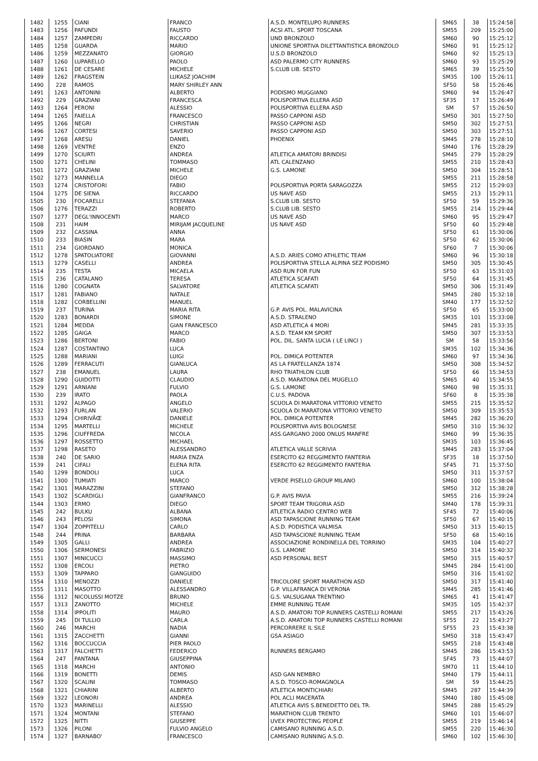| 1482 | 1255 | CIANI | FRANCO | A.S.D. MONTELUPO RUNNERS | SM65 | 38 | 15:24:58 |
| 1483 | 1256 | PAFUNDI | FAUSTO | ACSI ATL. SPORT TOSCANA | SM55 | 209 | 15:25:00 |
| 1484 | 1257 | ZAMPEDRI | RICCARDO | UND BRONZOLO | SM60 | 90 | 15:25:12 |
| 1485 | 1258 | GUARDA | MARIO | UNIONE SPORTIVA DILETTANTISTICA BRONZOLO | SM60 | 91 | 15:25:12 |
| 1486 | 1259 | MEZZANATO | GIORGIO | U.S.D BRONZOLO | SM60 | 92 | 15:25:13 |
| 1487 | 1260 | LUPARELLO | PAOLO | ASD PALERMO CITY RUNNERS | SM60 | 93 | 15:25:29 |
| 1488 | 1261 | DE CESARE | MICHELE | S.CLUB LIB. SESTO | SM65 | 39 | 15:25:50 |
| 1489 | 1262 | FRAGSTEIN | LUKASZ JOACHIM | | SM35 | 100 | 15:26:11 |
| 1490 | 228 | RAMOS | MARY SHIRLEY ANN | | SF50 | 58 | 15:26:46 |
| 1491 | 1263 | ANTONINI | ALBERTO | PODISMO MUGGIANO | SM60 | 94 | 15:26:47 |
| 1492 | 229 | GRAZIANI | FRANCESCA | POLISPORTIVA ELLERA ASD | SF35 | 17 | 15:26:49 |
| 1493 | 1264 | PERONI | ALESSIO | POLISPORTIVA ELLERA ASD | SM | 57 | 15:26:50 |
| 1494 | 1265 | FAIELLA | FRANCESCO | PASSO CAPPONI ASD | SM50 | 301 | 15:27:50 |
| 1495 | 1266 | NEGRI | CHRISTIAN | PASSO CAPPONI ASD | SM50 | 302 | 15:27:51 |
| 1496 | 1267 | CORTESI | SAVERIO | PASSO CAPPONI ASD | SM50 | 303 | 15:27:51 |
| 1497 | 1268 | ARESU | DANIEL | PHOENIX | SM45 | 278 | 15:28:10 |
| 1498 | 1269 | VENTRE | ENZO | | SM40 | 176 | 15:28:29 |
| 1499 | 1270 | SCIURTI | ANDREA | ATLETICA AMATORI BRINDISI | SM45 | 279 | 15:28:29 |
| 1500 | 1271 | CHELINI | TOMMASO | ATL CALENZANO | SM55 | 210 | 15:28:43 |
| 1501 | 1272 | GRAZIANI | MICHELE | G.S. LAMONE | SM50 | 304 | 15:28:51 |
| 1502 | 1273 | MANNELLA | DIEGO | | SM55 | 211 | 15:28:58 |
| 1503 | 1274 | CRISTOFORI | FABIO | POLISPORTIVA PORTA SARAGOZZA | SM55 | 212 | 15:29:03 |
| 1504 | 1275 | DE SIENA | RICCARDO | US NAVE ASD | SM55 | 213 | 15:29:11 |
| 1505 | 230 | FOCARELLI | STEFANIA | S.CLUB LIB. SESTO | SF50 | 59 | 15:29:36 |
| 1506 | 1276 | TERAZZI | ROBERTO | S.CLUB LIB. SESTO | SM55 | 214 | 15:29:44 |
| 1507 | 1277 | DEGL'INNOCENTI | MARCO | US NAVE ASD | SM60 | 95 | 15:29:47 |
| 1508 | 231 | HAIM | MIRIJAM JACQUELINE | US NAVE ASD | SF50 | 60 | 15:29:48 |
| 1509 | 232 | CASSINA | ANNA | | SF50 | 61 | 15:30:06 |
| 1510 | 233 | BIASIN | MARA | | SF50 | 62 | 15:30:06 |
| 1511 | 234 | GIORDANO | MONICA | | SF60 | 7 | 15:30:06 |
| 1512 | 1278 | SPATOLIATORE | GIOVANNI | A.S.D. ARIES COMO ATHLETIC TEAM | SM60 | 96 | 15:30:18 |
| 1513 | 1279 | CASELLI | ANDREA | POLISPORTIVA STELLA ALPINA SEZ PODISMO | SM50 | 305 | 15:30:45 |
| 1514 | 235 | TESTA | MICAELA | ASD RUN FOR FUN | SF50 | 63 | 15:31:03 |
| 1515 | 236 | CATALANO | TERESA | ATLETICA SCAFATI | SF50 | 64 | 15:31:45 |
| 1516 | 1280 | COGNATA | SALVATORE | ATLETICA SCAFATI | SM50 | 306 | 15:31:49 |
| 1517 | 1281 | FABIANO | NATALE | | SM45 | 280 | 15:32:18 |
| 1518 | 1282 | CORBELLINI | MANUEL | | SM40 | 177 | 15:32:52 |
| 1519 | 237 | TURINA | MARIA RITA | G.P. AVIS POL. MALAVICINA | SF50 | 65 | 15:33:00 |
| 1520 | 1283 | BONARDI | SIMONE | A.S.D. STRALENO | SM35 | 101 | 15:33:08 |
| 1521 | 1284 | MEDDA | GIAN FRANCESCO | ASD ATLETICA 4 MORI | SM45 | 281 | 15:33:35 |
| 1522 | 1285 | GAIGA | MARCO | A.S.D. TEAM KM SPORT | SM50 | 307 | 15:33:53 |
| 1523 | 1286 | BERTONI | FABIO | POL. DIL. SANTA LUCIA ( LE LINCI ) | SM | 58 | 15:33:56 |
| 1524 | 1287 | COSTANTINO | LUCA | | SM35 | 102 | 15:34:36 |
| 1525 | 1288 | MARIANI | LUIGI | POL. DIMICA POTENTER | SM60 | 97 | 15:34:36 |
| 1526 | 1289 | FERRACUTI | GIANLUCA | AS LA FRATELLANZA 1874 | SM50 | 308 | 15:34:52 |
| 1527 | 238 | EMANUEL | LAURA | RHO TRIATHLON CLUB | SF50 | 66 | 15:34:53 |
| 1528 | 1290 | GUIDOTTI | CLAUDIO | A.S.D. MARATONA DEL MUGELLO | SM65 | 40 | 15:34:55 |
| 1529 | 1291 | ARNIANI | FULVIO | G.S. LAMONE | SM60 | 98 | 15:35:31 |
| 1530 | 239 | IRATO | PAOLA | C.U.S. PADOVA | SF60 | 8 | 15:35:38 |
| 1531 | 1292 | ALPAGO | ANGELO | SCUOLA DI MARATONA VITTORIO VENETO | SM55 | 215 | 15:35:52 |
| 1532 | 1293 | FURLAN | VALERIO | SCUOLA DI MARATONA VITTORIO VENETO | SM50 | 309 | 15:35:53 |
| 1533 | 1294 | CHIRIVÃŒ | DANIELE | POL. DIMICA POTENTER | SM45 | 282 | 15:36:20 |
| 1534 | 1295 | MARTELLI | MICHELE | POLISPORTIVA AVIS BOLOGNESE | SM50 | 310 | 15:36:32 |
| 1535 | 1296 | CIUFFREDA | NICOLA | ASS.GARGANO 2000 ONLUS MANFRE | SM60 | 99 | 15:36:35 |
| 1536 | 1297 | ROSSETTO | MICHAEL | | SM35 | 103 | 15:36:45 |
| 1537 | 1298 | RASETO | ALESSANDRO | ATLETICA VALLE SCRIVIA | SM45 | 283 | 15:37:04 |
| 1538 | 240 | DE SARIO | MARIA ENZA | ESERCITO 62 REGGIMENTO FANTERIA | SF35 | 18 | 15:37:50 |
| 1539 | 241 | CIFALI | ELENA RITA | ESERCITO 62 REGGIMENTO FANTERIA | SF45 | 71 | 15:37:50 |
| 1540 | 1299 | BONDOLI | LUCA | | SM50 | 311 | 15:37:57 |
| 1541 | 1300 | TUMIATI | MARCO | VERDE PISELLO GROUP MILANO | SM60 | 100 | 15:38:04 |
| 1542 | 1301 | MARAZZINI | STEFANO | | SM50 | 312 | 15:38:28 |
| 1543 | 1302 | SCARDIGLI | GIANFRANCO | G.P. AVIS PAVIA | SM55 | 216 | 15:39:24 |
| 1544 | 1303 | ERMO | DIEGO | SPORT TEAM TRIGORIA ASD | SM40 | 178 | 15:39:31 |
| 1545 | 242 | BULKU | ALBANA | ATLETICA RADIO CENTRO WEB | SF45 | 72 | 15:40:06 |
| 1546 | 243 | PELOSI | SIMONA | ASD TAPASCIONE RUNNING TEAM | SF50 | 67 | 15:40:15 |
| 1547 | 1304 | ZOPPITELLI | CARLO | A.S.D. PODISTICA VALMISA | SM50 | 313 | 15:40:15 |
| 1548 | 244 | PRINA | BARBARA | ASD TAPASCIONE RUNNING TEAM | SF50 | 68 | 15:40:16 |
| 1549 | 1305 | GALLI | ANDREA | ASSOCIAZIONE RONDINELLA DEL TORRINO | SM35 | 104 | 15:40:27 |
| 1550 | 1306 | SERMONESI | FABRIZIO | G.S. LAMONE | SM50 | 314 | 15:40:32 |
| 1551 | 1307 | MINICUCCI | MASSIMO | ASD PERSONAL BEST | SM50 | 315 | 15:40:57 |
| 1552 | 1308 | ERCOLI | PIETRO | | SM45 | 284 | 15:41:00 |
| 1553 | 1309 | TAPPARO | GIANGUIDO | | SM50 | 316 | 15:41:02 |
| 1554 | 1310 | MENOZZI | DANIELE | TRICOLORE SPORT MARATHON ASD | SM50 | 317 | 15:41:40 |
| 1555 | 1311 | MASOTTO | ALESSANDRO | G.P. VILLAFRANCA DI VERONA | SM45 | 285 | 15:41:46 |
| 1556 | 1312 | NICOLUSSI MOTZE | BRUNO | G.S. VALSUGANA TRENTINO | SM65 | 41 | 15:41:47 |
| 1557 | 1313 | ZANOTTO | MICHELE | EMME RUNNING TEAM | SM35 | 105 | 15:42:37 |
| 1558 | 1314 | IPPOLITI | MAURO | A.S.D. AMATORI TOP RUNNERS CASTELLI ROMANI | SM55 | 217 | 15:43:26 |
| 1559 | 245 | DI TULLIO | CARLA | A.S.D. AMATORI TOP RUNNERS CASTELLI ROMANI | SF55 | 22 | 15:43:27 |
| 1560 | 246 | MARCHI | NADIA | PERCORRERE IL SILE | SF55 | 23 | 15:43:38 |
| 1561 | 1315 | ZACCHETTI | GIANNI | GSA ASIAGO | SM50 | 318 | 15:43:47 |
| 1562 | 1316 | BOCCUCCIA | PIER PAOLO | | SM55 | 218 | 15:43:48 |
| 1563 | 1317 | FALCHETTI | FEDERICO | RUNNERS BERGAMO | SM45 | 286 | 15:43:53 |
| 1564 | 247 | PANTANA | GIUSEPPINA | | SF45 | 73 | 15:44:07 |
| 1565 | 1318 | MARCHI | ANTONIO | | SM70 | 11 | 15:44:10 |
| 1566 | 1319 | BONETTI | DEMIS | ASD GAN NEMBRO | SM40 | 179 | 15:44:11 |
| 1567 | 1320 | SCALINI | TOMMASO | A.S.D. TOSCO-ROMAGNOLA | SM | 59 | 15:44:25 |
| 1568 | 1321 | CHIARINI | ALBERTO | ATLETICA MONTICHIARI | SM45 | 287 | 15:44:39 |
| 1569 | 1322 | LEONORI | ANDREA | POL ACLI MACERATA | SM40 | 180 | 15:45:08 |
| 1570 | 1323 | MARINELLI | ALESSIO | ATLETICA AVIS S.BENEDETTO DEL TR. | SM45 | 288 | 15:45:29 |
| 1571 | 1324 | MONTANI | STEFANO | MARATHON CLUB TRENTO | SM60 | 101 | 15:46:07 |
| 1572 | 1325 | NITTI | GIUSEPPE | UVEX PROTECTING PEOPLE | SM55 | 219 | 15:46:14 |
| 1573 | 1326 | PILONI | FULVIO ANGELO | CAMISANO RUNNING A.S.D. | SM55 | 220 | 15:46:30 |
| 1574 | 1327 | BARNABO' | FRANCESCO | CAMISANO RUNNING A.S.D. | SM60 | 102 | 15:46:30 |